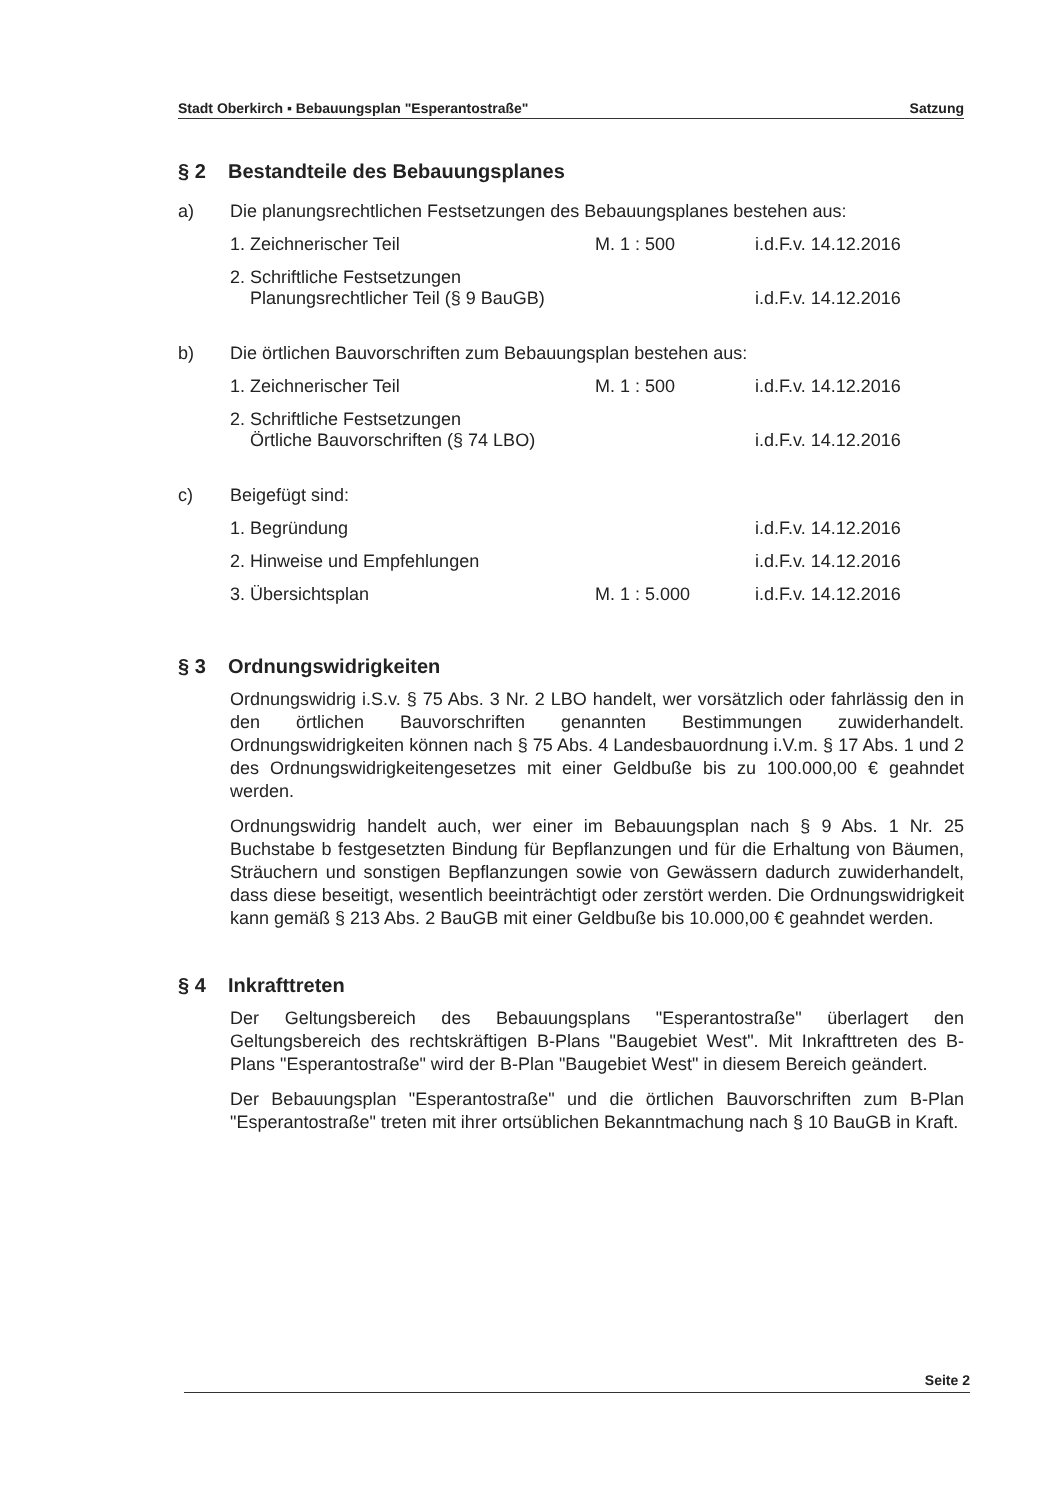Stadt Oberkirch ▪ Bebauungsplan "Esperantostraße" Satzung
§ 2 Bestandteile des Bebauungsplanes
a) Die planungsrechtlichen Festsetzungen des Bebauungsplanes bestehen aus:
1. Zeichnerischer Teil M. 1 : 500 i.d.F.v. 14.12.2016
2. Schriftliche Festsetzungen
Planungsrechtlicher Teil (§ 9 BauGB)
i.d.F.v. 14.12.2016
b) Die örtlichen Bauvorschriften zum Bebauungsplan bestehen aus:
1. Zeichnerischer Teil M. 1 : 500 i.d.F.v. 14.12.2016
2. Schriftliche Festsetzungen
Örtliche Bauvorschriften (§ 74 LBO)
i.d.F.v. 14.12.2016
c) Beigefügt sind:
1. Begründung i.d.F.v. 14.12.2016
2. Hinweise und Empfehlungen i.d.F.v. 14.12.2016
3. Übersichtsplan M. 1 : 5.000 i.d.F.v. 14.12.2016
§ 3 Ordnungswidrigkeiten
Ordnungswidrig i.S.v. § 75 Abs. 3 Nr. 2 LBO handelt, wer vorsätzlich oder fahrlässig den in den örtlichen Bauvorschriften genannten Bestimmungen zuwiderhandelt. Ordnungswidrigkeiten können nach § 75 Abs. 4 Landesbauordnung i.V.m. § 17 Abs. 1 und 2 des Ordnungswidrigkeitengesetzes mit einer Geldbuße bis zu 100.000,00 € geahndet werden.
Ordnungswidrig handelt auch, wer einer im Bebauungsplan nach § 9 Abs. 1 Nr. 25 Buchstabe b festgesetzten Bindung für Bepflanzungen und für die Erhaltung von Bäumen, Sträuchern und sonstigen Bepflanzungen sowie von Gewässern dadurch zuwiderhandelt, dass diese beseitigt, wesentlich beeinträchtigt oder zerstört werden. Die Ordnungswidrigkeit kann gemäß § 213 Abs. 2 BauGB mit einer Geldbuße bis 10.000,00 € geahndet werden.
§ 4 Inkrafttreten
Der Geltungsbereich des Bebauungsplans "Esperantostraße" überlagert den Geltungsbereich des rechtskräftigen B-Plans "Baugebiet West". Mit Inkrafttreten des B-Plans "Esperantostraße" wird der B-Plan "Baugebiet West" in diesem Bereich geändert.
Der Bebauungsplan "Esperantostraße" und die örtlichen Bauvorschriften zum B-Plan "Esperantostraße" treten mit ihrer ortsüblichen Bekanntmachung nach § 10 BauGB in Kraft.
Seite 2